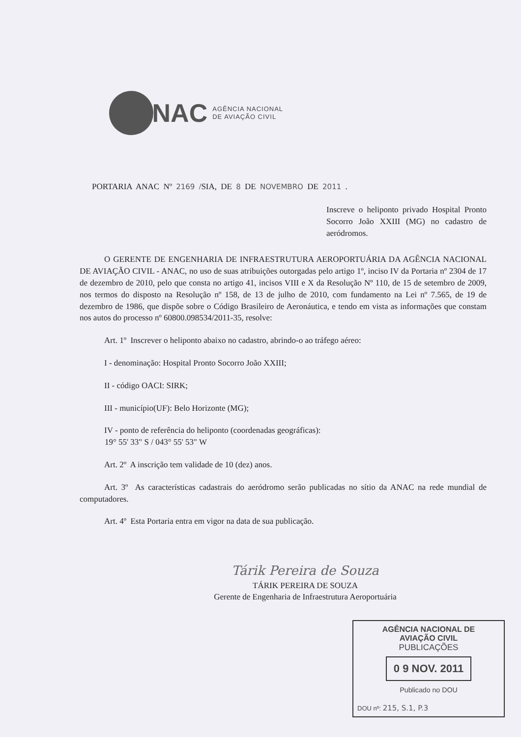ANAC AGÊNCIA NACIONAL
DE AVIAÇÃO CIVIL
PORTARIA ANAC Nº 2169 /SIA, DE 8 DE NOVEMBRO DE 2011 .
Inscreve o heliponto privado Hospital Pronto Socorro João XXIII (MG) no cadastro de aeródromos.
O GERENTE DE ENGENHARIA DE INFRAESTRUTURA AEROPORTUÁRIA DA AGÊNCIA NACIONAL DE AVIAÇÃO CIVIL - ANAC, no uso de suas atribuições outorgadas pelo artigo 1º, inciso IV da Portaria nº 2304 de 17 de dezembro de 2010, pelo que consta no artigo 41, incisos VIII e X da Resolução Nº 110, de 15 de setembro de 2009, nos termos do disposto na Resolução nº 158, de 13 de julho de 2010, com fundamento na Lei nº 7.565, de 19 de dezembro de 1986, que dispõe sobre o Código Brasileiro de Aeronáutica, e tendo em vista as informações que constam nos autos do processo nº 60800.098534/2011-35, resolve:
Art. 1º Inscrever o heliponto abaixo no cadastro, abrindo-o ao tráfego aéreo:
I - denominação: Hospital Pronto Socorro João XXIII;
II - código OACI: SIRK;
III - município(UF): Belo Horizonte (MG);
IV - ponto de referência do heliponto (coordenadas geográficas):
19° 55' 33" S / 043° 55' 53" W
Art. 2º A inscrição tem validade de 10 (dez) anos.
Art. 3º As características cadastrais do aeródromo serão publicadas no sítio da ANAC na rede mundial de computadores.
Art. 4º Esta Portaria entra em vigor na data de sua publicação.
Tárik Pereira de Souza
TÁRIK PEREIRA DE SOUZA
Gerente de Engenharia de Infraestrutura Aeroportuária
AGÊNCIA NACIONAL DE
AVIAÇÃO CIVIL
PUBLICAÇÕES
0 9 NOV. 2011
Publicado no DOU
DOU nº: 215, S.1, P.3